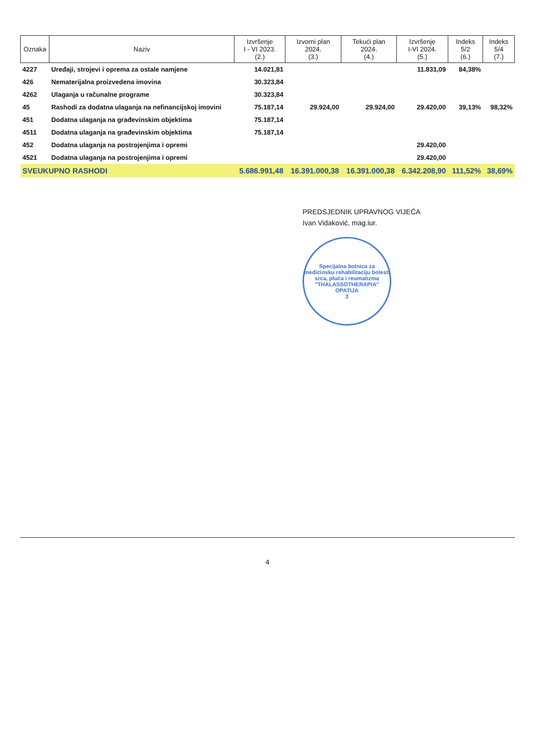| Oznaka | Naziv | Izvršenje I - VI 2023. (2.) | Izvorni plan 2024. (3.) | Tekući plan 2024. (4.) | Izvršenje I-VI 2024. (5.) | Indeks 5/2 (6.) | Indeks 5/4 (7.) |
| --- | --- | --- | --- | --- | --- | --- | --- |
| 4227 | Uređaji, strojevi i oprema za ostale namjene | 14.021,81 | | | 11.831,09 | 84,38% | |
| 426 | Nematerijalna proizvedena imovina | 30.323,84 | | | | | |
| 4262 | Ulaganja u računalne programe | 30.323,84 | | | | | |
| 45 | Rashodi za dodatna ulaganja na nefinancijskoj imovini | 75.187,14 | 29.924,00 | 29.924,00 | 29.420,00 | 39,13% | 98,32% |
| 451 | Dodatna ulaganja na građevinskim objektima | 75.187,14 | | | | | |
| 4511 | Dodatna ulaganja na građevinskim objektima | 75.187,14 | | | | | |
| 452 | Dodatna ulaganja na postrojenjima i opremi | | | | 29.420,00 | | |
| 4521 | Dodatna ulaganja na postrojenjima i opremi | | | | 29.420,00 | | |
| SVEUKUPNO RASHODI | | 5.686.991,48 | 16.391.000,38 | 16.391.000,38 | 6.342.208,90 | 111,52% | 38,69% |
PREDSJEDNIK UPRAVNOG VIJEĆA
Ivan Vidaković, mag.iur.
Specijalna bolnica za medicinsku rehabilitaciju bolesti srca, pluća i reumatizma
"THALASSOTHERAPIA"
OPATIJA
3
4